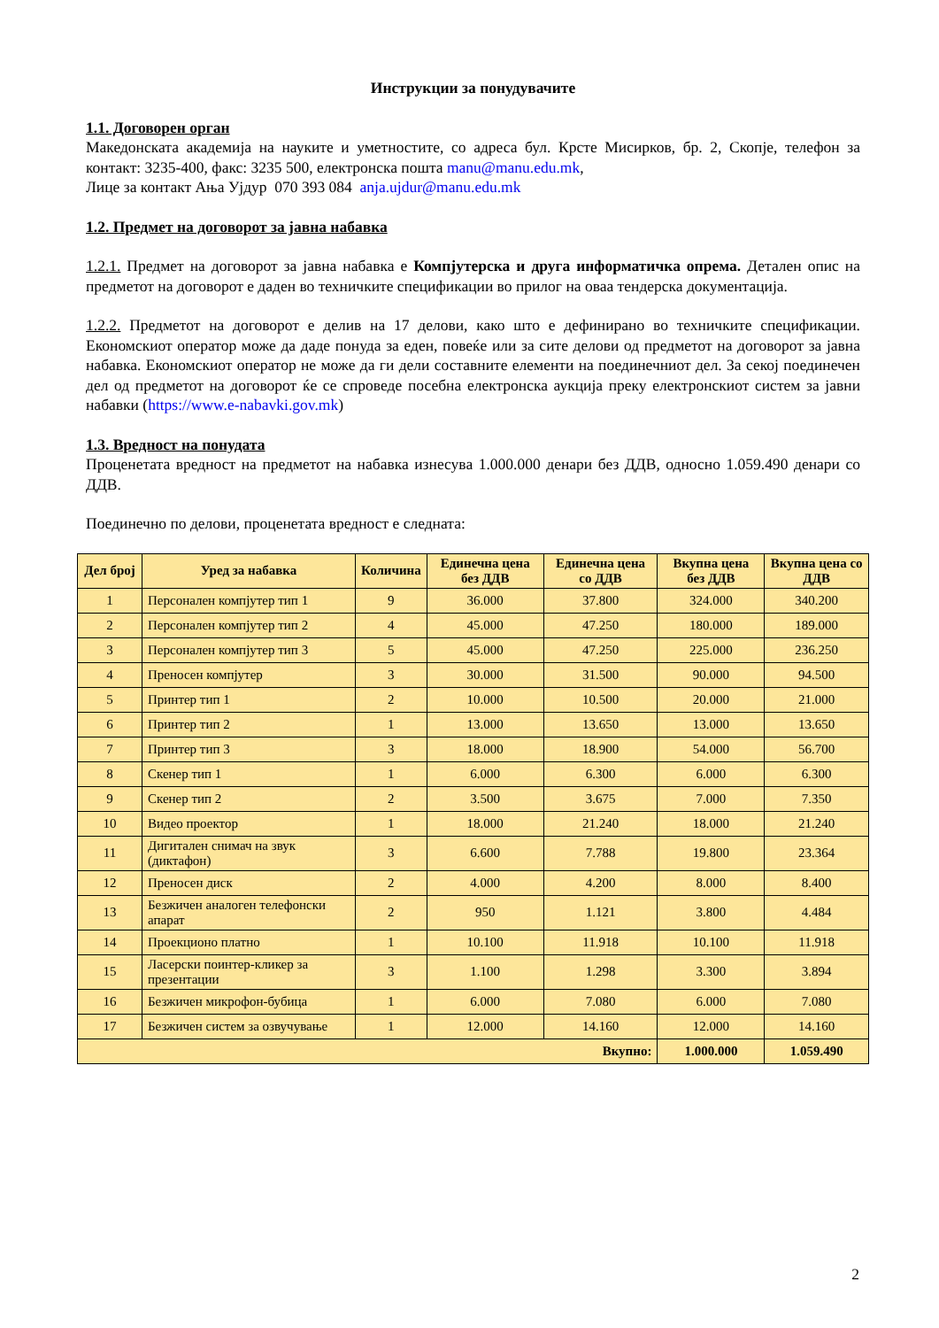Инструкции за понудувачите
1.1. Договорен орган
Македонската академија на науките и уметностите, со адреса бул. Крсте Мисирков, бр. 2, Скопје, телефон за контакт: 3235-400, факс: 3235 500, електронска пошта manu@manu.edu.mk,
Лице за контакт Ања Ујдур 070 393 084 anja.ujdur@manu.edu.mk
1.2. Предмет на договорот за јавна набавка
1.2.1. Предмет на договорот за јавна набавка е Компјутерска и друга информатичка опрема. Детален опис на предметот на договорот е даден во техничките спецификации во прилог на оваа тендерска документација.
1.2.2. Предметот на договорот е делив на 17 делови, како што е дефинирано во техничките спецификации. Економскиот оператор може да даде понуда за еден, повеќе или за сите делови од предметот на договорот за јавна набавка. Економскиот оператор не може да ги дели составните елементи на поединечниот дел. За секој поединечен дел од предметот на договорот ќе се спроведе посебна електронска аукција преку електронскиот систем за јавни набавки (https://www.e-nabavki.gov.mk)
1.3. Вредност на понудата
Проценетата вредност на предметот на набавка изнесува 1.000.000 денари без ДДВ, односно 1.059.490 денари со ДДВ.
Поединечно по делови, проценетата вредност е следната:
| Дел број | Уред за набавка | Количина | Единечна цена без ДДВ | Единечна цена со ДДВ | Вкупна цена без ДДВ | Вкупна цена со ДДВ |
| --- | --- | --- | --- | --- | --- | --- |
| 1 | Персонален компјутер тип 1 | 9 | 36.000 | 37.800 | 324.000 | 340.200 |
| 2 | Персонален компјутер тип 2 | 4 | 45.000 | 47.250 | 180.000 | 189.000 |
| 3 | Персонален компјутер тип 3 | 5 | 45.000 | 47.250 | 225.000 | 236.250 |
| 4 | Преносен компјутер | 3 | 30.000 | 31.500 | 90.000 | 94.500 |
| 5 | Принтер тип 1 | 2 | 10.000 | 10.500 | 20.000 | 21.000 |
| 6 | Принтер тип 2 | 1 | 13.000 | 13.650 | 13.000 | 13.650 |
| 7 | Принтер тип 3 | 3 | 18.000 | 18.900 | 54.000 | 56.700 |
| 8 | Скенер тип 1 | 1 | 6.000 | 6.300 | 6.000 | 6.300 |
| 9 | Скенер тип 2 | 2 | 3.500 | 3.675 | 7.000 | 7.350 |
| 10 | Видео проектор | 1 | 18.000 | 21.240 | 18.000 | 21.240 |
| 11 | Дигитален снимач на звук (диктафон) | 3 | 6.600 | 7.788 | 19.800 | 23.364 |
| 12 | Преносен диск | 2 | 4.000 | 4.200 | 8.000 | 8.400 |
| 13 | Безжичен аналоген телефонски апарат | 2 | 950 | 1.121 | 3.800 | 4.484 |
| 14 | Проекционо платно | 1 | 10.100 | 11.918 | 10.100 | 11.918 |
| 15 | Ласерски поинтер-кликер за презентации | 3 | 1.100 | 1.298 | 3.300 | 3.894 |
| 16 | Безжичен микрофон-бубица | 1 | 6.000 | 7.080 | 6.000 | 7.080 |
| 17 | Безжичен систем за озвучување | 1 | 12.000 | 14.160 | 12.000 | 14.160 |
| Вкупно: | | | | | 1.000.000 | 1.059.490 |
2